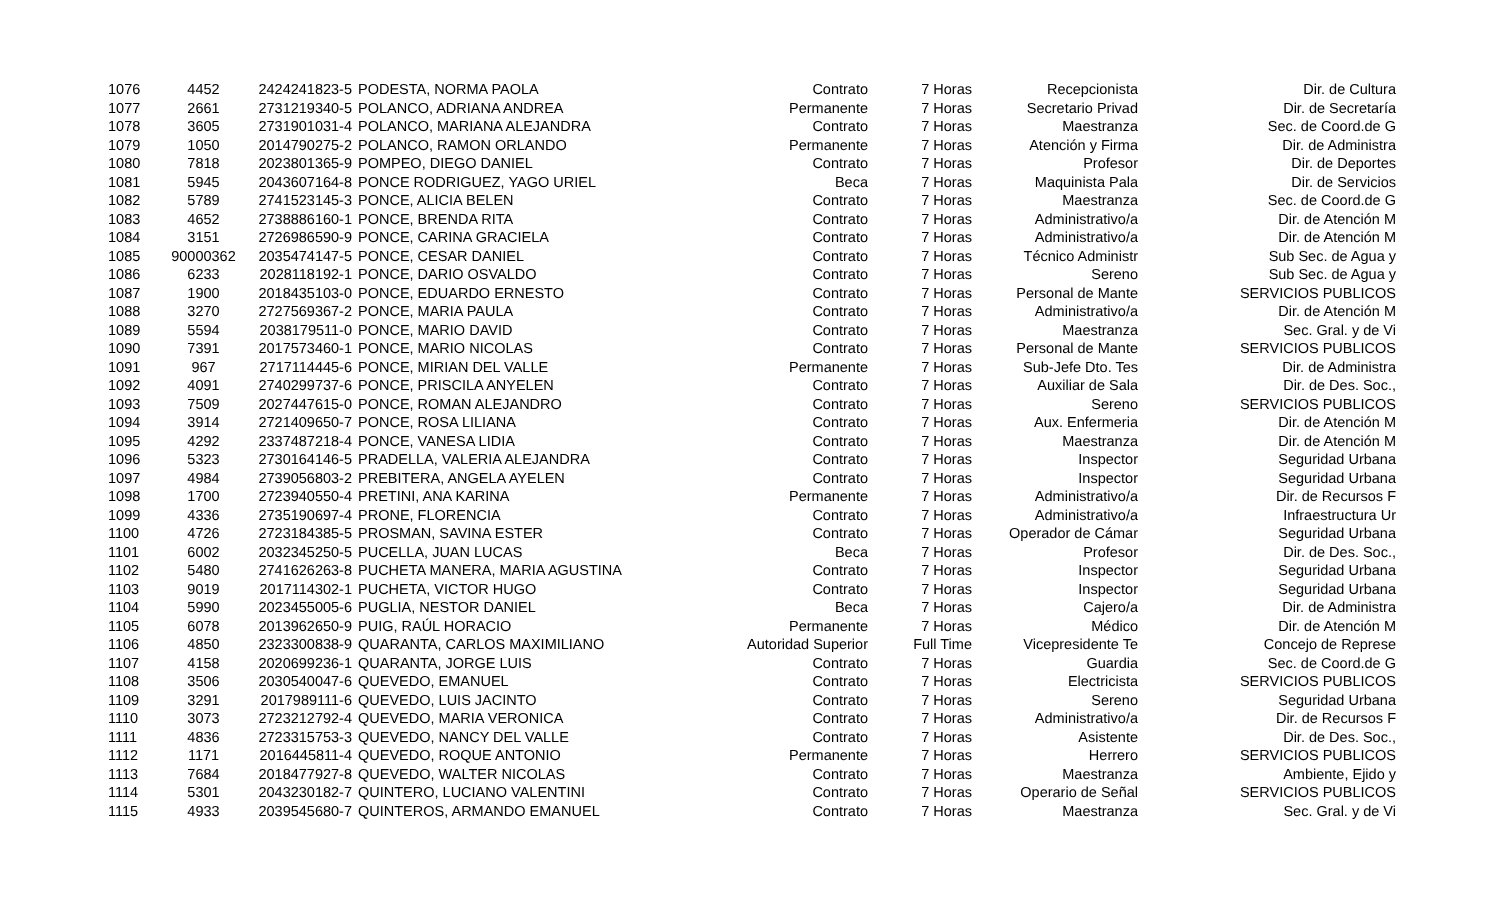| 1076 | 4452 | 2424241823-5 | PODESTA, NORMA PAOLA | Contrato | 7 Horas | Recepcionista | Dir. de Cultura |
| 1077 | 2661 | 2731219340-5 | POLANCO, ADRIANA ANDREA | Permanente | 7 Horas | Secretario Privad | Dir. de Secretaría |
| 1078 | 3605 | 2731901031-4 | POLANCO, MARIANA ALEJANDRA | Contrato | 7 Horas | Maestranza | Sec. de Coord.de G |
| 1079 | 1050 | 2014790275-2 | POLANCO, RAMON ORLANDO | Permanente | 7 Horas | Atención y Firma | Dir. de Administra |
| 1080 | 7818 | 2023801365-9 | POMPEO, DIEGO DANIEL | Contrato | 7 Horas | Profesor | Dir. de Deportes |
| 1081 | 5945 | 2043607164-8 | PONCE RODRIGUEZ, YAGO URIEL | Beca | 7 Horas | Maquinista Pala | Dir. de Servicios |
| 1082 | 5789 | 2741523145-3 | PONCE, ALICIA BELEN | Contrato | 7 Horas | Maestranza | Sec. de Coord.de G |
| 1083 | 4652 | 2738886160-1 | PONCE, BRENDA RITA | Contrato | 7 Horas | Administrativo/a | Dir. de Atención M |
| 1084 | 3151 | 2726986590-9 | PONCE, CARINA GRACIELA | Contrato | 7 Horas | Administrativo/a | Dir. de Atención M |
| 1085 | 90000362 | 2035474147-5 | PONCE, CESAR DANIEL | Contrato | 7 Horas | Técnico Administr | Sub Sec. de Agua y |
| 1086 | 6233 | 2028118192-1 | PONCE, DARIO OSVALDO | Contrato | 7 Horas | Sereno | Sub Sec. de Agua y |
| 1087 | 1900 | 2018435103-0 | PONCE, EDUARDO ERNESTO | Contrato | 7 Horas | Personal de Mante | SERVICIOS PUBLICOS |
| 1088 | 3270 | 2727569367-2 | PONCE, MARIA PAULA | Contrato | 7 Horas | Administrativo/a | Dir. de Atención M |
| 1089 | 5594 | 2038179511-0 | PONCE, MARIO DAVID | Contrato | 7 Horas | Maestranza | Sec. Gral. y de Vi |
| 1090 | 7391 | 2017573460-1 | PONCE, MARIO NICOLAS | Contrato | 7 Horas | Personal de Mante | SERVICIOS PUBLICOS |
| 1091 | 967 | 2717114445-6 | PONCE, MIRIAN DEL VALLE | Permanente | 7 Horas | Sub-Jefe Dto. Tes | Dir. de Administra |
| 1092 | 4091 | 2740299737-6 | PONCE, PRISCILA ANYELEN | Contrato | 7 Horas | Auxiliar de Sala | Dir. de Des. Soc., |
| 1093 | 7509 | 2027447615-0 | PONCE, ROMAN ALEJANDRO | Contrato | 7 Horas | Sereno | SERVICIOS PUBLICOS |
| 1094 | 3914 | 2721409650-7 | PONCE, ROSA LILIANA | Contrato | 7 Horas | Aux. Enfermeria | Dir. de Atención M |
| 1095 | 4292 | 2337487218-4 | PONCE, VANESA LIDIA | Contrato | 7 Horas | Maestranza | Dir. de Atención M |
| 1096 | 5323 | 2730164146-5 | PRADELLA, VALERIA ALEJANDRA | Contrato | 7 Horas | Inspector | Seguridad Urbana |
| 1097 | 4984 | 2739056803-2 | PREBITERA, ANGELA AYELEN | Contrato | 7 Horas | Inspector | Seguridad Urbana |
| 1098 | 1700 | 2723940550-4 | PRETINI, ANA KARINA | Permanente | 7 Horas | Administrativo/a | Dir. de Recursos F |
| 1099 | 4336 | 2735190697-4 | PRONE, FLORENCIA | Contrato | 7 Horas | Administrativo/a | Infraestructura Ur |
| 1100 | 4726 | 2723184385-5 | PROSMAN, SAVINA ESTER | Contrato | 7 Horas | Operador de Cámar | Seguridad Urbana |
| 1101 | 6002 | 2032345250-5 | PUCELLA, JUAN LUCAS | Beca | 7 Horas | Profesor | Dir. de Des. Soc., |
| 1102 | 5480 | 2741626263-8 | PUCHETA MANERA, MARIA AGUSTINA | Contrato | 7 Horas | Inspector | Seguridad Urbana |
| 1103 | 9019 | 2017114302-1 | PUCHETA, VICTOR HUGO | Contrato | 7 Horas | Inspector | Seguridad Urbana |
| 1104 | 5990 | 2023455005-6 | PUGLIA, NESTOR DANIEL | Beca | 7 Horas | Cajero/a | Dir. de Administra |
| 1105 | 6078 | 2013962650-9 | PUIG, RAÚL HORACIO | Permanente | 7 Horas | Médico | Dir. de Atención M |
| 1106 | 4850 | 2323300838-9 | QUARANTA, CARLOS MAXIMILIANO | Autoridad Superior | Full Time | Vicepresidente Te | Concejo de Represe |
| 1107 | 4158 | 2020699236-1 | QUARANTA, JORGE LUIS | Contrato | 7 Horas | Guardia | Sec. de Coord.de G |
| 1108 | 3506 | 2030540047-6 | QUEVEDO, EMANUEL | Contrato | 7 Horas | Electricista | SERVICIOS PUBLICOS |
| 1109 | 3291 | 2017989111-6 | QUEVEDO, LUIS JACINTO | Contrato | 7 Horas | Sereno | Seguridad Urbana |
| 1110 | 3073 | 2723212792-4 | QUEVEDO, MARIA VERONICA | Contrato | 7 Horas | Administrativo/a | Dir. de Recursos F |
| 1111 | 4836 | 2723315753-3 | QUEVEDO, NANCY DEL VALLE | Contrato | 7 Horas | Asistente | Dir. de Des. Soc., |
| 1112 | 1171 | 2016445811-4 | QUEVEDO, ROQUE ANTONIO | Permanente | 7 Horas | Herrero | SERVICIOS PUBLICOS |
| 1113 | 7684 | 2018477927-8 | QUEVEDO, WALTER NICOLAS | Contrato | 7 Horas | Maestranza | Ambiente, Ejido y |
| 1114 | 5301 | 2043230182-7 | QUINTERO, LUCIANO VALENTINI | Contrato | 7 Horas | Operario de Señal | SERVICIOS PUBLICOS |
| 1115 | 4933 | 2039545680-7 | QUINTEROS, ARMANDO EMANUEL | Contrato | 7 Horas | Maestranza | Sec. Gral. y de Vi |